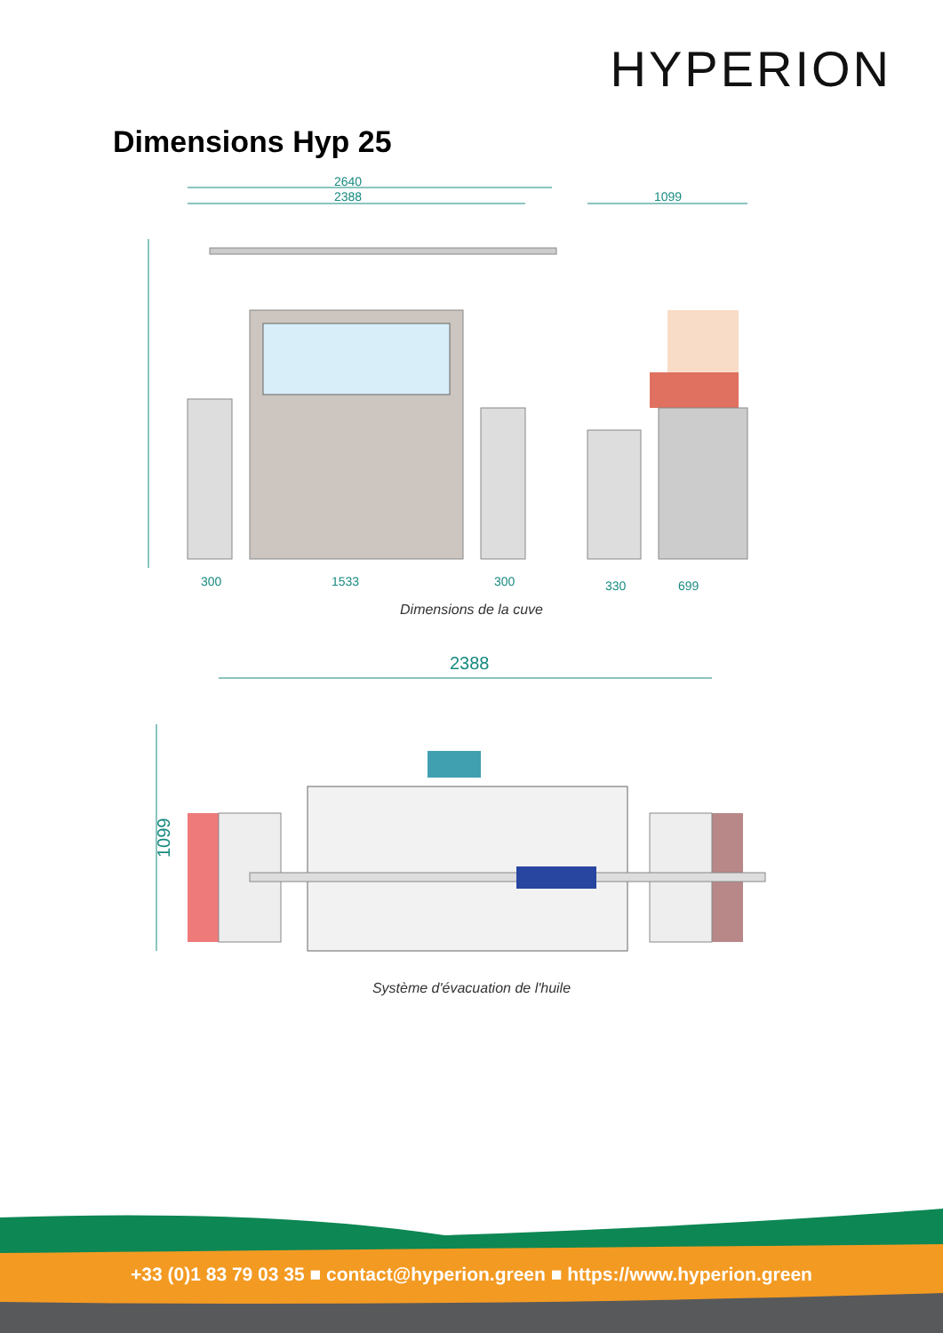HYPERION
Dimensions Hyp 25
2640
2388
1099
300
1533
300
330
699
Dimensions de la cuve
2388
1099
Système d'évacuation de l'huile
+33 (0)1 83 79 03 35 ■ contact@hyperion.green ■ https://www.hyperion.green